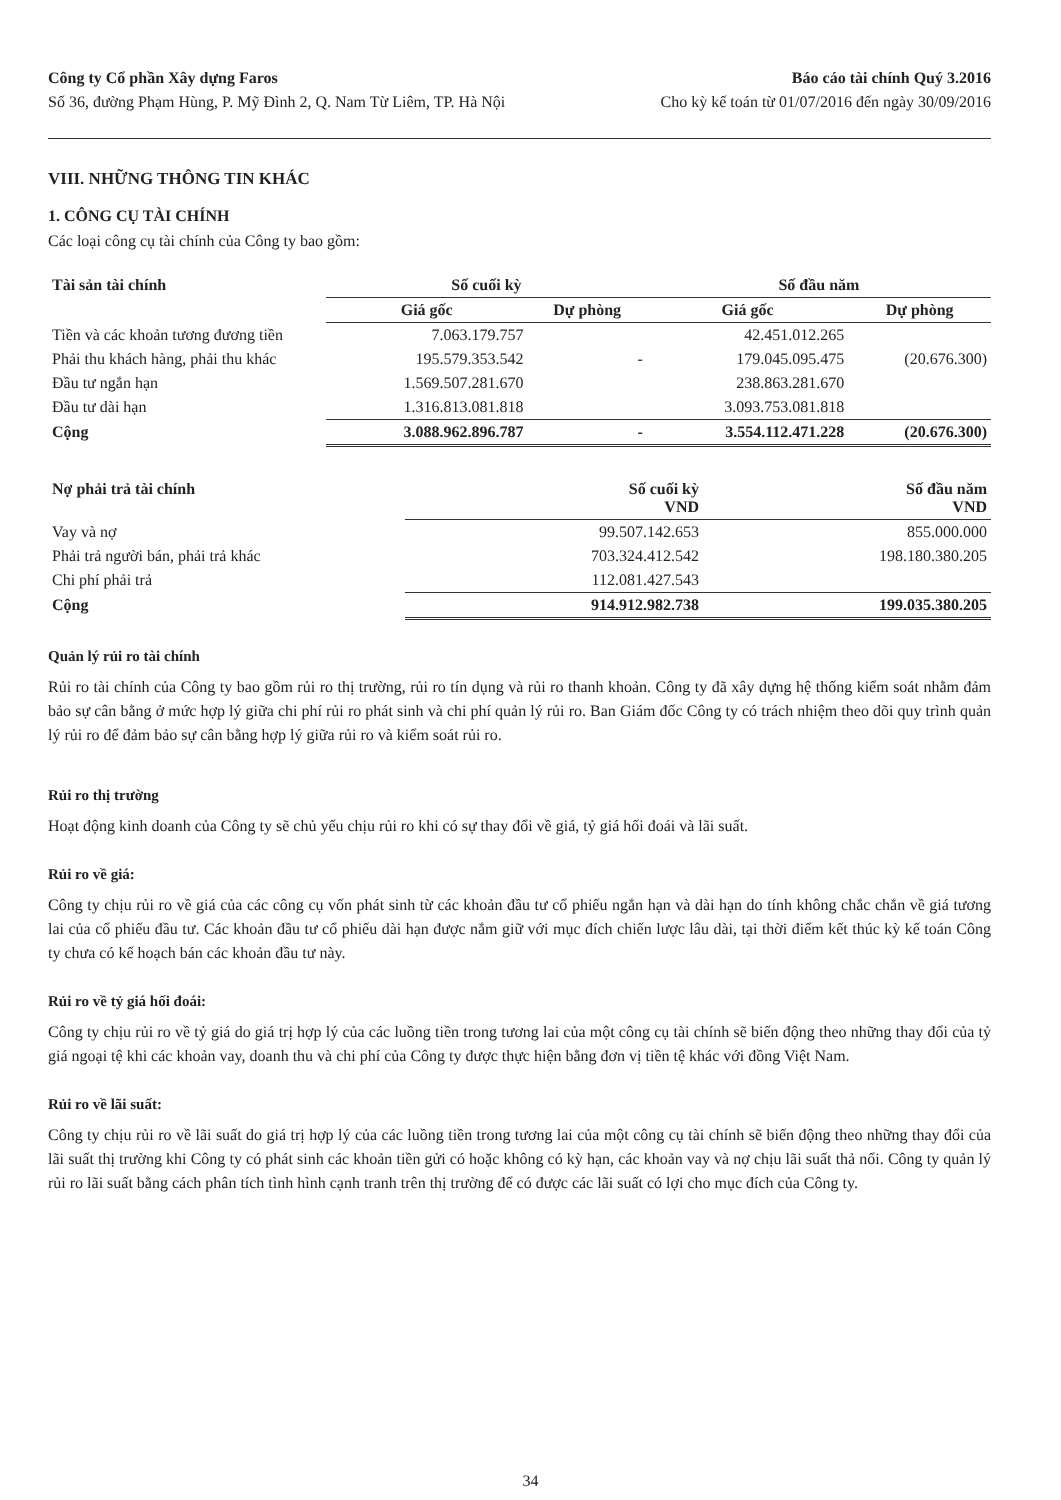Công ty Cổ phần Xây dựng Faros
Số 36, đường Phạm Hùng, P. Mỹ Đình 2, Q. Nam Từ Liêm, TP. Hà Nội
Báo cáo tài chính Quý 3.2016
Cho kỳ kế toán từ 01/07/2016 đến ngày 30/09/2016
VIII. NHỮNG THÔNG TIN KHÁC
1. CÔNG CỤ TÀI CHÍNH
Các loại công cụ tài chính của Công ty bao gồm:
| Tài sản tài chính | Số cuối kỳ | | Số đầu năm | |
| --- | --- | --- | --- | --- |
| | Giá gốc | Dự phòng | Giá gốc | Dự phòng |
| Tiền và các khoản tương đương tiền | 7.063.179.757 | | 42.451.012.265 | |
| Phải thu khách hàng, phải thu khác | 195.579.353.542 | - | 179.045.095.475 | (20.676.300) |
| Đầu tư ngắn hạn | 1.569.507.281.670 | | 238.863.281.670 | |
| Đầu tư dài hạn | 1.316.813.081.818 | | 3.093.753.081.818 | |
| Cộng | 3.088.962.896.787 | - | 3.554.112.471.228 | (20.676.300) |
| Nợ phải trả tài chính | Số cuối kỳ VND | Số đầu năm VND |
| --- | --- | --- |
| Vay và nợ | 99.507.142.653 | 855.000.000 |
| Phải trả người bán, phải trả khác | 703.324.412.542 | 198.180.380.205 |
| Chi phí phải trả | 112.081.427.543 | |
| Cộng | 914.912.982.738 | 199.035.380.205 |
Quản lý rủi ro tài chính
Rủi ro tài chính của Công ty bao gồm rủi ro thị trường, rủi ro tín dụng và rủi ro thanh khoản. Công ty đã xây dựng hệ thống kiểm soát nhằm đảm bảo sự cân bằng ở mức hợp lý giữa chi phí rủi ro phát sinh và chi phí quản lý rủi ro. Ban Giám đốc Công ty có trách nhiệm theo dõi quy trình quản lý rủi ro để đảm bảo sự cân bằng hợp lý giữa rủi ro và kiểm soát rủi ro.
Rủi ro thị trường
Hoạt động kinh doanh của Công ty sẽ chủ yếu chịu rủi ro khi có sự thay đổi về giá, tỷ giá hối đoái và lãi suất.
Rủi ro về giá:
Công ty chịu rủi ro về giá của các công cụ vốn phát sinh từ các khoản đầu tư cổ phiếu ngắn hạn và dài hạn do tính không chắc chắn về giá tương lai của cổ phiếu đầu tư. Các khoản đầu tư cổ phiếu dài hạn được nắm giữ với mục đích chiến lược lâu dài, tại thời điểm kết thúc kỳ kế toán Công ty chưa có kế hoạch bán các khoản đầu tư này.
Rủi ro về tỷ giá hối đoái:
Công ty chịu rủi ro về tỷ giá do giá trị hợp lý của các luồng tiền trong tương lai của một công cụ tài chính sẽ biến động theo những thay đổi của tỷ giá ngoại tệ khi các khoản vay, doanh thu và chi phí của Công ty được thực hiện bằng đơn vị tiền tệ khác với đồng Việt Nam.
Rủi ro về lãi suất:
Công ty chịu rủi ro về lãi suất do giá trị hợp lý của các luồng tiền trong tương lai của một công cụ tài chính sẽ biến động theo những thay đổi của lãi suất thị trường khi Công ty có phát sinh các khoản tiền gửi có hoặc không có kỳ hạn, các khoản vay và nợ chịu lãi suất thả nổi. Công ty quản lý rủi ro lãi suất bằng cách phân tích tình hình cạnh tranh trên thị trường để có được các lãi suất có lợi cho mục đích của Công ty.
34